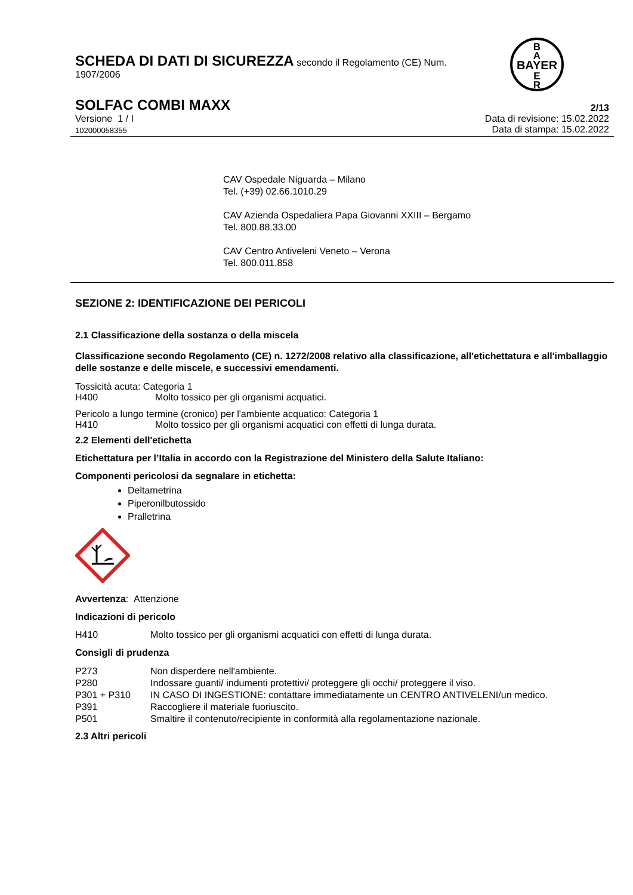BAYER
B
A
E
R
SCHEDA DI DATI DI SICUREZZA secondo il Regolamento (CE) Num.
1907/2006
SOLFAC COMBI MAXX 2/13
Versione 1 / I Data di revisione: 15.02.2022
102000058355 Data di stampa: 15.02.2022
CAV Ospedale Niguarda – Milano
Tel. (+39) 02.66.1010.29
CAV Azienda Ospedaliera Papa Giovanni XXIII – Bergamo
Tel. 800.88.33.00
CAV Centro Antiveleni Veneto – Verona
Tel. 800.011.858
SEZIONE 2: IDENTIFICAZIONE DEI PERICOLI
2.1 Classificazione della sostanza o della miscela
Classificazione secondo Regolamento (CE) n. 1272/2008 relativo alla classificazione, all'etichettatura e all'imballaggio delle sostanze e delle miscele, e successivi emendamenti.
Tossicità acuta: Categoria 1
H400 Molto tossico per gli organismi acquatici.
Pericolo a lungo termine (cronico) per l'ambiente acquatico: Categoria 1
H410 Molto tossico per gli organismi acquatici con effetti di lunga durata.
2.2 Elementi dell'etichetta
Etichettatura per l’Italia in accordo con la Registrazione del Ministero della Salute Italiano:
Componenti pericolosi da segnalare in etichetta:
Deltametrina
Piperonilbutossido
Pralletrina
Avvertenza: Attenzione
Indicazioni di pericolo
H410 Molto tossico per gli organismi acquatici con effetti di lunga durata.
Consigli di prudenza
P273 Non disperdere nell'ambiente.
P280 Indossare guanti/ indumenti protettivi/ proteggere gli occhi/ proteggere il viso.
P301 + P310 IN CASO DI INGESTIONE: contattare immediatamente un CENTRO ANTIVELENI/un medico.
P391 Raccogliere il materiale fuoriuscito.
P501 Smaltire il contenuto/recipiente in conformità alla regolamentazione nazionale.
2.3 Altri pericoli